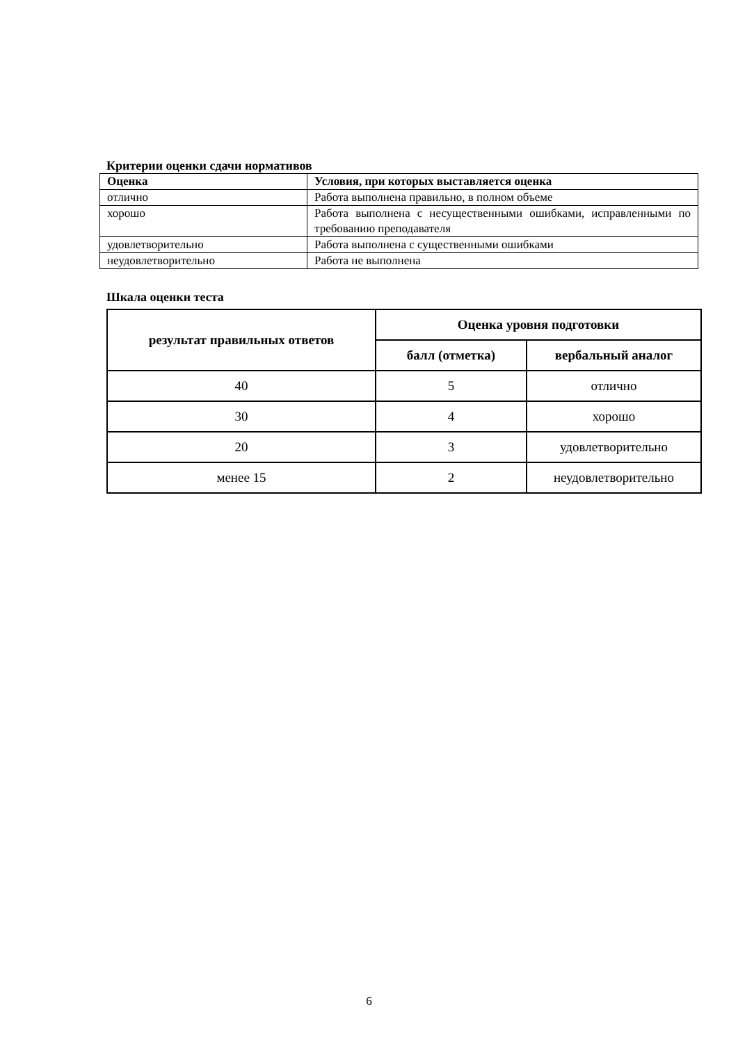Критерии оценки сдачи нормативов
| Оценка | Условия, при которых выставляется оценка |
| --- | --- |
| отлично | Работа выполнена правильно, в полном объеме |
| хорошо | Работа выполнена с несущественными ошибками, исправленными по требованию преподавателя |
| удовлетворительно | Работа выполнена с существенными ошибками |
| неудовлетворительно | Работа не выполнена |
Шкала оценки теста
| результат правильных ответов | Оценка уровня подготовки | |
| --- | --- | --- |
| | балл (отметка) | вербальный аналог |
| 40 | 5 | отлично |
| 30 | 4 | хорошо |
| 20 | 3 | удовлетворительно |
| менее 15 | 2 | неудовлетворительно |
6